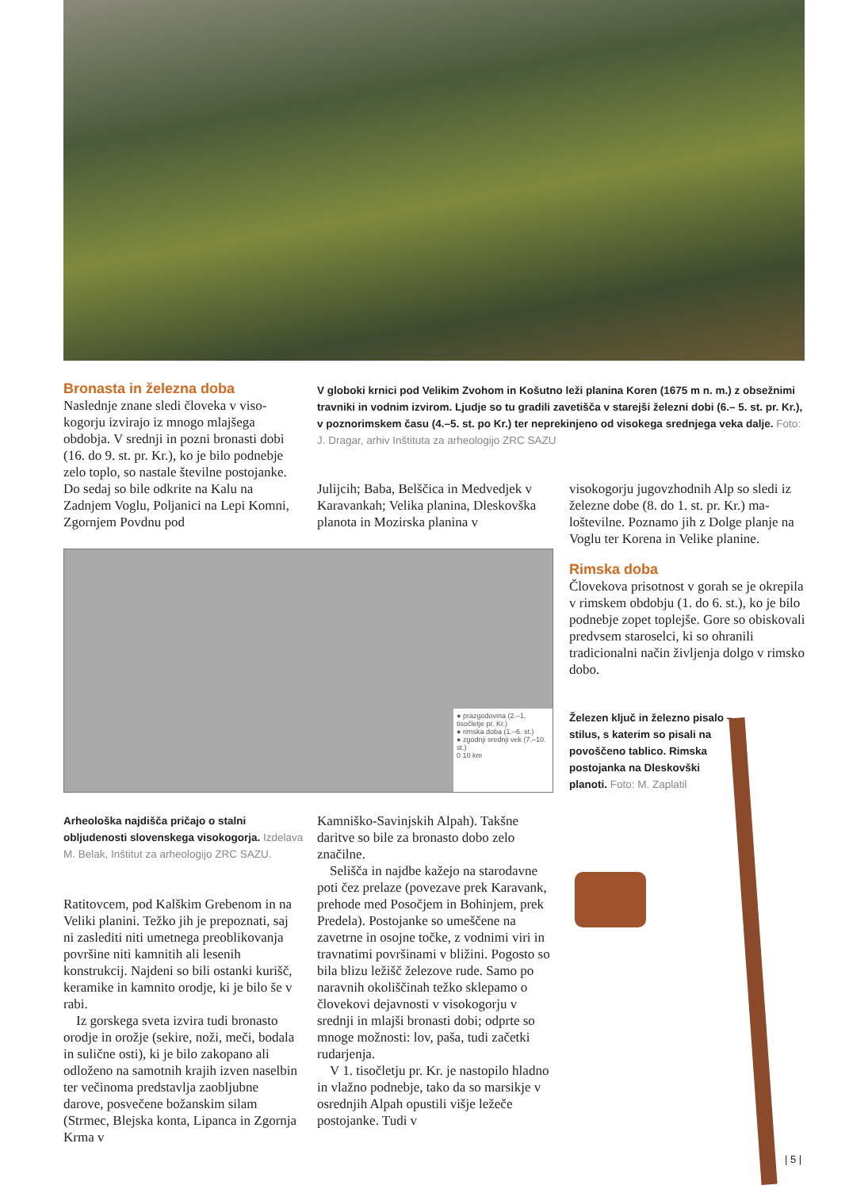Bronasta in železna doba
Naslednje znane sledi človeka v viso­kogorju izvirajo iz mnogo mlajšega obdobja. V srednji in pozni bronasti dobi (16. do 9. st. pr. Kr.), ko je bilo podnebje zelo toplo, so nastale številne postojanke. Do sedaj so bile odkrite na Kalu na Zadnjem Voglu, Poljanici na Lepi Komni, Zgornjem Povdnu pod
V globoki krnici pod Velikim Zvohom in Košutno leži planina Koren (1675 m n. m.) z obsežnimi travniki in vodnim izvirom. Ljudje so tu gradili zavetišča v starejši železni dobi (6.– 5. st. pr. Kr.), v poznorimskem času (4.–5. st. po Kr.) ter neprekinjeno od visokega srednjega veka dalje. Foto: J. Dragar, arhiv Inštituta za arheologijo ZRC SAZU
Julijcih; Baba, Belščica in Medvedjek v Karavankah; Velika planina, Dle­skovška planota in Mozirska planina v
visokogorju jugovzhodnih Alp so sledi iz železne dobe (8. do 1. st. pr. Kr.) ma­loštevilne. Poznamo jih z Dolge planje na Voglu ter Korena in Velike planine.
Rimska doba
Človekova prisotnost v gorah se je okrepila v rimskem obdobju (1. do 6. st.), ko je bilo podnebje zopet toplejše. Gore so obiskovali predvsem staroselci, ki so ohranili tradicionalni način življenja dolgo v rimsko dobo.
Železen ključ in železno pisalo – stilus, s katerim so pisali na povoščeno tablico. Rimska postojanka na Dleskovški planoti. Foto: M. Zaplatil
● prazgodovina (2.–1. tisočletje pr. Kr.)
● rimska doba (1.–6. st.)
● zgodnji srednji vek (7.–10. st.)
0 10 km
Arheološka najdišča pričajo o stalni obljudenosti slovenskega visokogorja. Izdelava M. Belak, Inštitut za arheologijo ZRC SAZU.
Ratitovcem, pod Kalškim Grebenom in na Veliki planini. Težko jih je pre­poznati, saj ni zaslediti niti umetnega preoblikovanja površine niti kamnitih ali lesenih konstrukcij. Najdeni so bili ostanki kurišč, keramike in kamnito orodje, ki je bilo še v rabi.
Iz gorskega sveta izvira tudi bro­nasto orodje in orožje (sekire, noži, meči, bodala in sulične osti), ki je bilo zakopano ali odloženo na samotnih krajih izven naselbin ter večinoma predstavlja zaobljubne darove, posve­čene božanskim silam (Strmec, Blejska konta, Lipanca in Zgornja Krma v
Kamniško-Savinjskih Alpah). Takšne daritve so bile za bronasto dobo zelo značilne.
Selišča in najdbe kažejo na staro­davne poti čez prelaze (povezave prek Karavank, prehode med Posočjem in Bohinjem, prek Predela). Postojanke so umeščene na zavetrne in osojne točke, z vodnimi viri in travnatimi površinami v bližini. Pogosto so bila blizu ležišč železove rude. Samo po naravnih okoliščinah težko sklepamo o človekovi dejavnosti v visokogorju v srednji in mlajši bronasti dobi; odprte so mnoge možnosti: lov, paša, tudi začetki rudarjenja.
V 1. tisočletju pr. Kr. je nastopilo hladno in vlažno podnebje, tako da so marsikje v osrednjih Alpah opustili višje ležeče postojanke. Tudi v
| 5 |